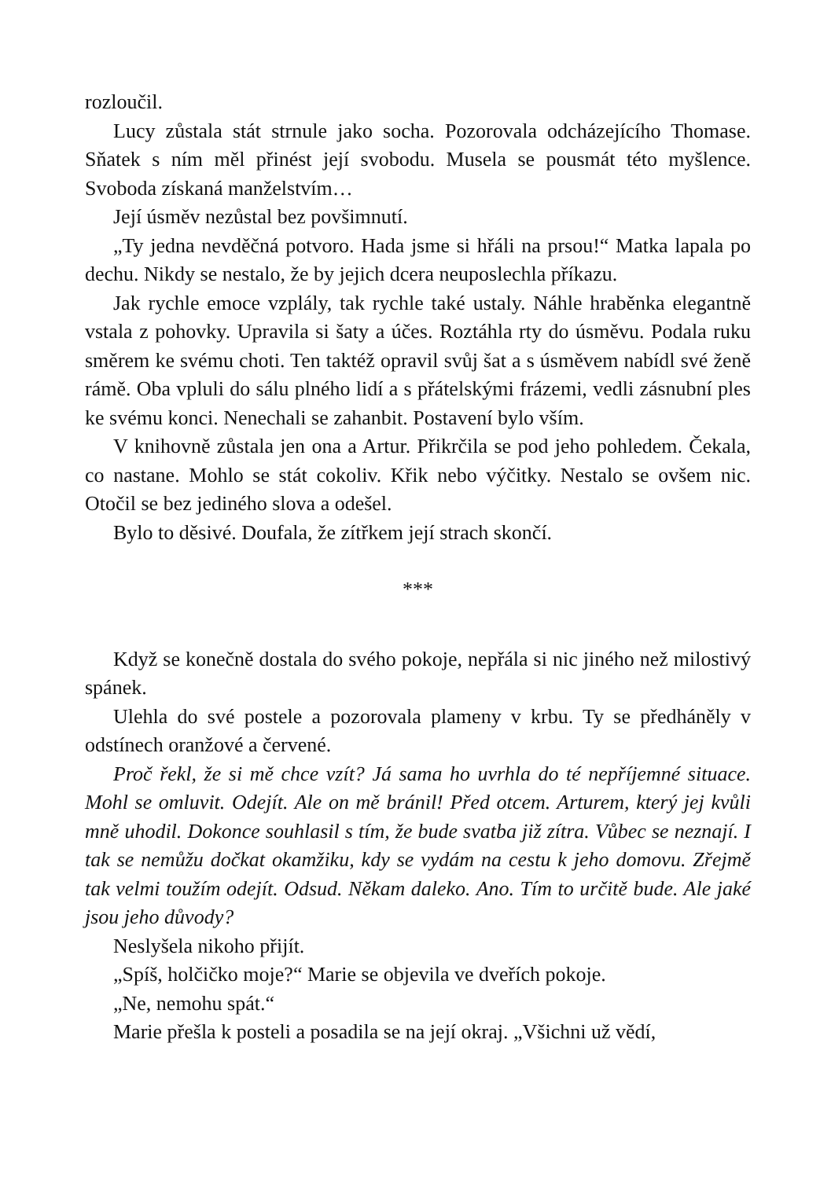rozloučil.
Lucy zůstala stát strnule jako socha. Pozorovala odcházejícího Thomase. Sňatek s ním měl přinést její svobodu. Musela se pousmát této myšlence. Svoboda získaná manželstvím…
Její úsměv nezůstal bez povšimnutí.
„Ty jedna nevděčná potvoro. Hada jsme si hřáli na prsou!“ Matka lapala po dechu. Nikdy se nestalo, že by jejich dcera neuposlechla příkazu.
Jak rychle emoce vzplály, tak rychle také ustaly. Náhle hraběnka elegantně vstala z pohovky. Upravila si šaty a účes. Roztáhla rty do úsměvu. Podala ruku směrem ke svému choti. Ten taktéž opravil svůj šat a s úsměvem nabídl své ženě rámě. Oba vpluli do sálu plného lidí a s přátelskými frázemi, vedli zásnubní ples ke svému konci. Nenechali se zahanbit. Postavení bylo vším.
V knihovně zůstala jen ona a Artur. Přikrčila se pod jeho pohledem. Čekala, co nastane. Mohlo se stát cokoliv. Křik nebo výčitky. Nestalo se ovšem nic. Otočil se bez jediného slova a odešel.
Bylo to děsivé. Doufala, že zítřkem její strach skončí.
***
Když se konečně dostala do svého pokoje, nepřála si nic jiného než milostivý spánek.
Ulehla do své postele a pozorovala plameny v krbu. Ty se předháněly v odstínech oranžové a červené.
Proč řekl, že si mě chce vzít? Já sama ho uvrhla do té nepříjemné situace. Mohl se omluvit. Odejít. Ale on mě bránil! Před otcem. Arturem, který jej kvůli mně uhodil. Dokonce souhlasil s tím, že bude svatba již zítra. Vůbec se neznají. I tak se nemůžu dočkat okamžiku, kdy se vydám na cestu k jeho domovu. Zřejmě tak velmi toužím odejít. Odsud. Někam daleko. Ano. Tím to určitě bude. Ale jaké jsou jeho důvody?
Neslyšela nikoho přijít.
„Spíš, holčičko moje?“ Marie se objevila ve dveřích pokoje.
„Ne, nemohu spát.“
Marie přešla k posteli a posadila se na její okraj. „Všichni už vědí,